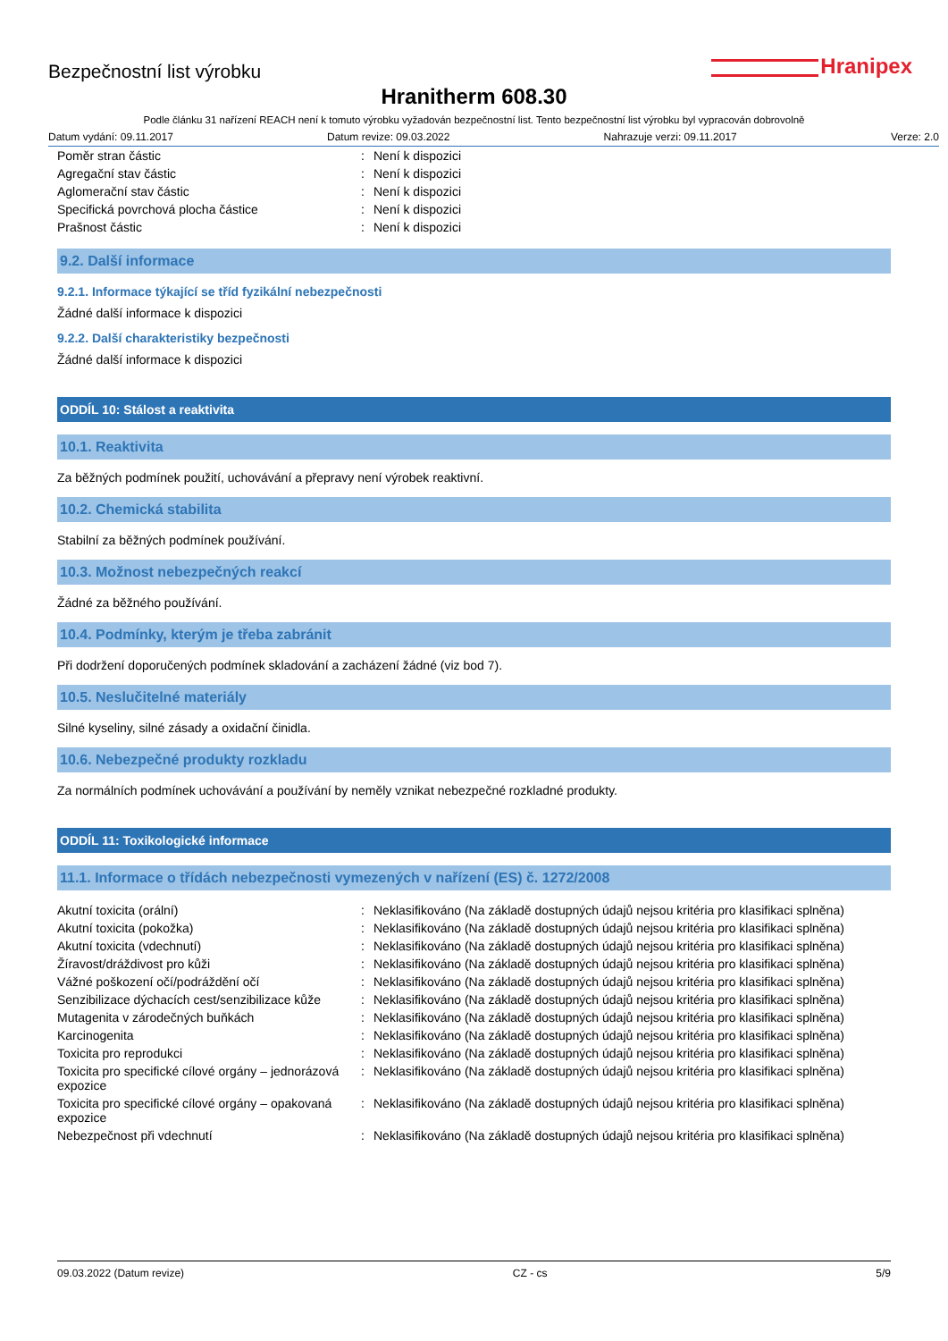Bezpečnostní list výrobku
Hranipex
Hranitherm 608.30
Podle článku 31 nařízení REACH není k tomuto výrobku vyžadován bezpečnostní list. Tento bezpečnostní list výrobku byl vypracován dobrovolně
Datum vydání: 09.11.2017 Datum revize: 09.03.2022 Nahrazuje verzi: 09.11.2017 Verze: 2.0
| Poměr stran částic | : | Není k dispozici |
| Agregační stav částic | : | Není k dispozici |
| Aglomerační stav částic | : | Není k dispozici |
| Specifická povrchová plocha částice | : | Není k dispozici |
| Prašnost částic | : | Není k dispozici |
9.2. Další informace
9.2.1. Informace týkající se tříd fyzikální nebezpečnosti
Žádné další informace k dispozici
9.2.2. Další charakteristiky bezpečnosti
Žádné další informace k dispozici
ODDÍL 10: Stálost a reaktivita
10.1. Reaktivita
Za běžných podmínek použití, uchovávání a přepravy není výrobek reaktivní.
10.2. Chemická stabilita
Stabilní za běžných podmínek používání.
10.3. Možnost nebezpečných reakcí
Žádné za běžného používání.
10.4. Podmínky, kterým je třeba zabránit
Při dodržení doporučených podmínek skladování a zacházení žádné (viz bod 7).
10.5. Neslučitelné materiály
Silné kyseliny, silné zásady a oxidační činidla.
10.6. Nebezpečné produkty rozkladu
Za normálních podmínek uchovávání a používání by neměly vznikat nebezpečné rozkladné produkty.
ODDÍL 11: Toxikologické informace
11.1. Informace o třídách nebezpečnosti vymezených v nařízení (ES) č. 1272/2008
| Akutní toxicita (orální) | : | Neklasifikováno (Na základě dostupných údajů nejsou kritéria pro klasifikaci splněna) |
| Akutní toxicita (pokožka) | : | Neklasifikováno (Na základě dostupných údajů nejsou kritéria pro klasifikaci splněna) |
| Akutní toxicita (vdechnutí) | : | Neklasifikováno (Na základě dostupných údajů nejsou kritéria pro klasifikaci splněna) |
| Žíravost/dráždivost pro kůži | : | Neklasifikováno (Na základě dostupných údajů nejsou kritéria pro klasifikaci splněna) |
| Vážné poškození očí/podráždění očí | : | Neklasifikováno (Na základě dostupných údajů nejsou kritéria pro klasifikaci splněna) |
| Senzibilizace dýchacích cest/senzibilizace kůže | : | Neklasifikováno (Na základě dostupných údajů nejsou kritéria pro klasifikaci splněna) |
| Mutagenita v zárodečných buňkách | : | Neklasifikováno (Na základě dostupných údajů nejsou kritéria pro klasifikaci splněna) |
| Karcinogenita | : | Neklasifikováno (Na základě dostupných údajů nejsou kritéria pro klasifikaci splněna) |
| Toxicita pro reprodukci | : | Neklasifikováno (Na základě dostupných údajů nejsou kritéria pro klasifikaci splněna) |
| Toxicita pro specifické cílové orgány – jednorázová expozice | : | Neklasifikováno (Na základě dostupných údajů nejsou kritéria pro klasifikaci splněna) |
| Toxicita pro specifické cílové orgány – opakovaná expozice | : | Neklasifikováno (Na základě dostupných údajů nejsou kritéria pro klasifikaci splněna) |
| Nebezpečnost při vdechnutí | : | Neklasifikováno (Na základě dostupných údajů nejsou kritéria pro klasifikaci splněna) |
09.03.2022 (Datum revize) CZ - cs 5/9